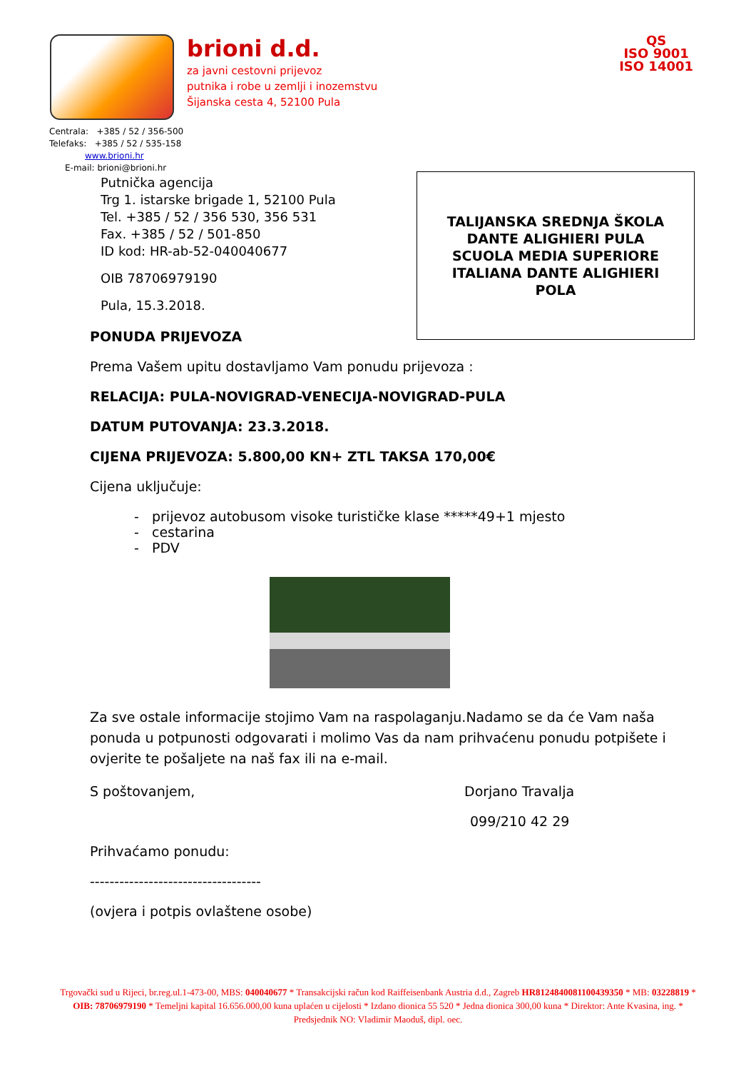brioni d.d.
za javni cestovni prijevoz
putnika i robe u zemlji i inozemstvu
Šijanska cesta 4, 52100 Pula
QS
ISO 9001
ISO 14001
Centrala: +385 / 52 / 356-500
Telefaks: +385 / 52 / 535-158
www.brioni.hr
E-mail: brioni@brioni.hr
Putnička agencija
Trg 1. istarske brigade 1, 52100 Pula
Tel. +385 / 52 / 356 530, 356 531
Fax. +385 / 52 / 501-850
ID kod: HR-ab-52-040040677
OIB 78706979190
Pula, 15.3.2018.
TALIJANSKA SREDNJA ŠKOLA
DANTE ALIGHIERI PULA
SCUOLA MEDIA SUPERIORE
ITALIANA DANTE ALIGHIERI
POLA
PONUDA PRIJEVOZA
Prema Vašem upitu dostavljamo Vam ponudu prijevoza :
RELACIJA: PULA-NOVIGRAD-VENECIJA-NOVIGRAD-PULA
DATUM PUTOVANJA: 23.3.2018.
CIJENA PRIJEVOZA: 5.800,00 KN+ ZTL TAKSA 170,00€
Cijena uključuje:
- prijevoz autobusom visoke turističke klase *****49+1 mjesto
- cestarina
- PDV
Za sve ostale informacije stojimo Vam na raspolaganju.Nadamo se da će Vam naša ponuda u potpunosti odgovarati i molimo Vas da nam prihvaćenu ponudu potpišete i ovjerite te pošaljete na naš fax ili na e-mail.
S poštovanjem, Dorjano Travalja
099/210 42 29
Prihvaćamo ponudu:
-----------------------------------
(ovjera i potpis ovlaštene osobe)
Trgovački sud u Rijeci, br.reg.ul.1-473-00, MBS: 040040677 * Transakcijski račun kod Raiffeisenbank Austria d.d., Zagreb HR8124840081100439350 * MB: 03228819 * OIB: 78706979190 * Temeljni kapital 16.656.000,00 kuna uplaćen u cijelosti * Izdano dionica 55 520 * Jedna dionica 300,00 kuna * Direktor: Ante Kvasina, ing. * Predsjednik NO: Vladimir Maoduš, dipl. oec.